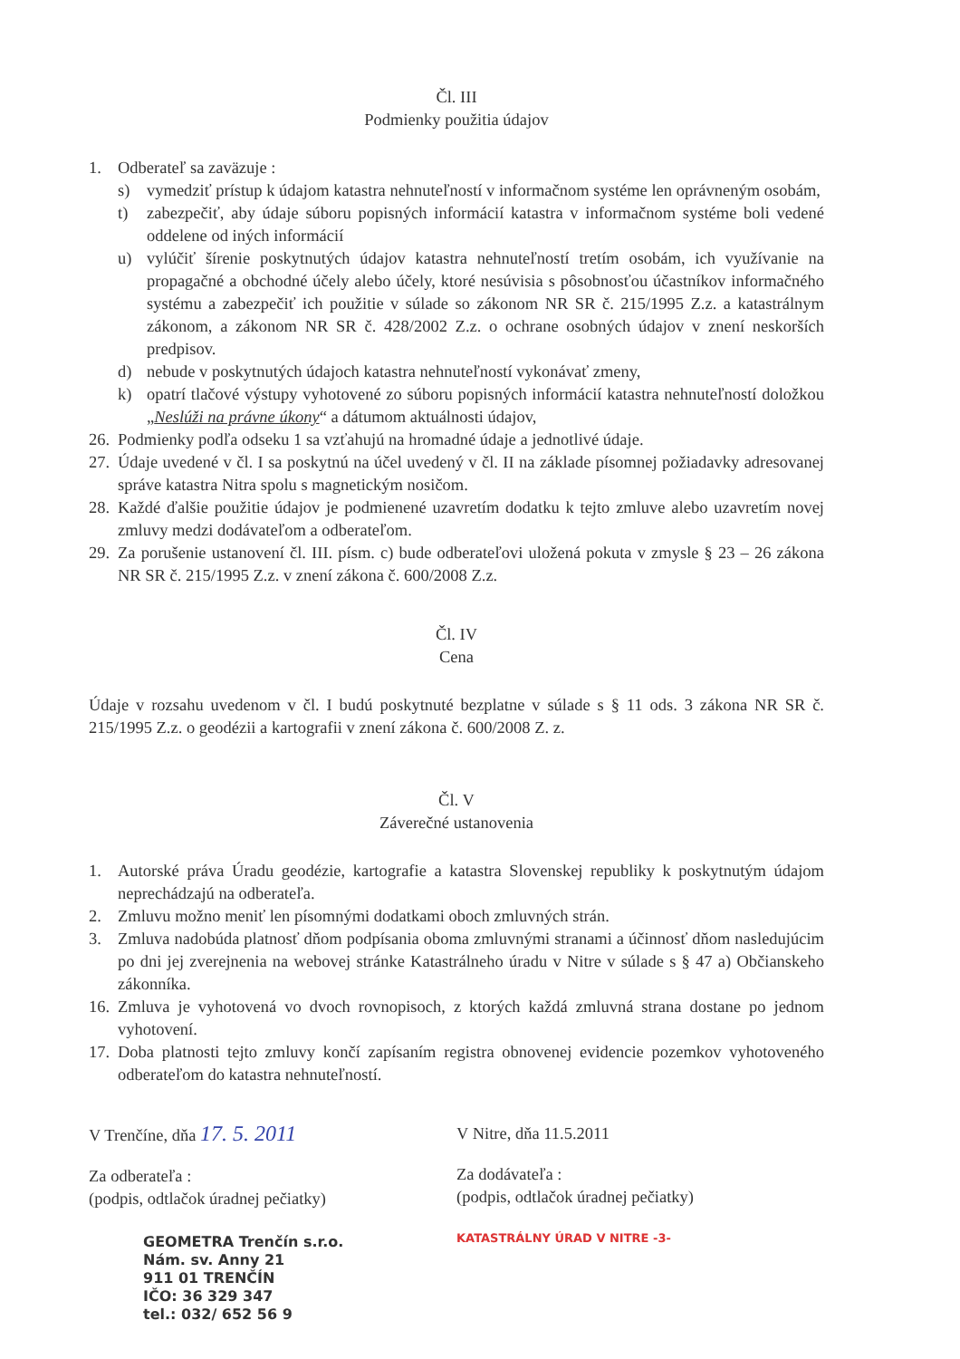Čl. III
Podmienky použitia údajov
1. Odberateľ sa zaväzuje :
s) vymedziť prístup k údajom katastra nehnuteľností v informačnom systéme len oprávneným osobám,
t) zabezpečiť, aby údaje súboru popisných informácií katastra v informačnom systéme boli vedené oddelene od iných informácií
u) vylúčiť šírenie poskytnutých údajov katastra nehnuteľností tretím osobám, ich využívanie na propagačné a obchodné účely alebo účely, ktoré nesúvisia s pôsobnosťou účastníkov informačného systému a zabezpečiť ich použitie v súlade so zákonom NR SR č. 215/1995 Z.z. a katastrálnym zákonom, a zákonom NR SR č. 428/2002 Z.z. o ochrane osobných údajov v znení neskorších predpisov.
d) nebude v poskytnutých údajoch katastra nehnuteľností vykonávať zmeny,
k) opatrí tlačové výstupy vyhotovené zo súboru popisných informácií katastra nehnuteľností doložkou „Neslúži na právne úkony“ a dátumom aktuálnosti údajov,
26. Podmienky podľa odseku 1 sa vzťahujú na hromadné údaje a jednotlivé údaje.
27. Údaje uvedené v čl. I sa poskytnú na účel uvedený v čl. II na základe písomnej požiadavky adresovanej správe katastra Nitra spolu s magnetickým nosičom.
28. Každé ďalšie použitie údajov je podmienené uzavretím dodatku k tejto zmluve alebo uzavretím novej zmluvy medzi dodávateľom a odberateľom.
29. Za porušenie ustanovení čl. III. písm. c) bude odberateľovi uložená pokuta v zmysle § 23 – 26 zákona NR SR č. 215/1995 Z.z. v znení zákona č. 600/2008 Z.z.
Čl. IV
Cena
Údaje v rozsahu uvedenom v čl. I budú poskytnuté bezplatne v súlade s § 11 ods. 3 zákona NR SR č. 215/1995 Z.z. o geodézii a kartografii v znení zákona č. 600/2008 Z. z.
Čl. V
Záverečné ustanovenia
1. Autorské práva Úradu geodézie, kartografie a katastra Slovenskej republiky k poskytnutým údajom neprechádzajú na odberateľa.
2. Zmluvu možno meniť len písomnými dodatkami oboch zmluvných strán.
3. Zmluva nadobúda platnosť dňom podpísania oboma zmluvnými stranami a účinnosť dňom nasledujúcim po dni jej zverejnenia na webovej stránke Katastrálneho úradu v Nitre v súlade s § 47 a) Občianskeho zákonníka.
16. Zmluva je vyhotovená vo dvoch rovnopisoch, z ktorých každá zmluvná strana dostane po jednom vyhotovení.
17. Doba platnosti tejto zmluvy končí zapísaním registra obnovenej evidencie pozemkov vyhotoveného odberateľom do katastra nehnuteľností.
V Trenčíne, dňa 17. 5. 2011
Za odberateľa :
(podpis, odtlačok úradnej pečiatky)
GEOMETRA Trenčín s.r.o.
Nám. sv. Anny 21
911 01 TRENČÍN
IČO: 36 329 347
tel.: 032/ 652 56 9
V Nitre, dňa 11.5.2011
Za dodávateľa :
(podpis, odtlačok úradnej pečiatky)
KATASTRÁLNY ÚRAD V NITRE -3-